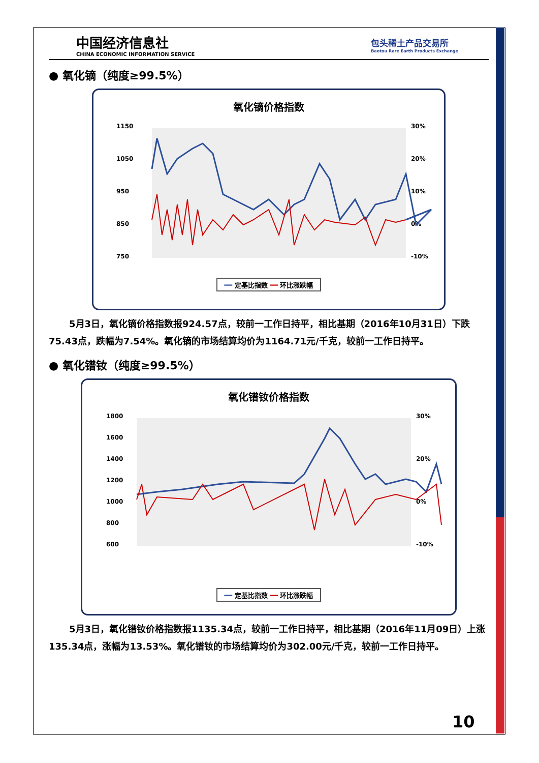中国经济信息社
CHINA ECONOMIC INFORMATION SERVICE
包头稀土产品交易所
Baotou Rare Earth Products Exchange
● 氧化镝（纯度≥99.5%）
氧化镝价格指数
1150
1050
950
850
750
30%
20%
10%
0%
-10%
━━ 定基比指数 ━━ 环比涨跌幅
5月3日，氧化镝价格指数报924.57点，较前一工作日持平，相比基期（2016年10月31日）下跌75.43点，跌幅为7.54%。氧化镝的市场结算均价为1164.71元/千克，较前一工作日持平。
● 氧化镨钕（纯度≥99.5%）
氧化镨钕价格指数
1800
1600
1400
1200
1000
800
600
30%
20%
0%
-10%
━━ 定基比指数 ━━ 环比涨跌幅
5月3日，氧化镨钕价格指数报1135.34点，较前一工作日持平，相比基期（2016年11月09日）上涨135.34点，涨幅为13.53%。氧化镨钕的市场结算均价为302.00元/千克，较前一工作日持平。
10